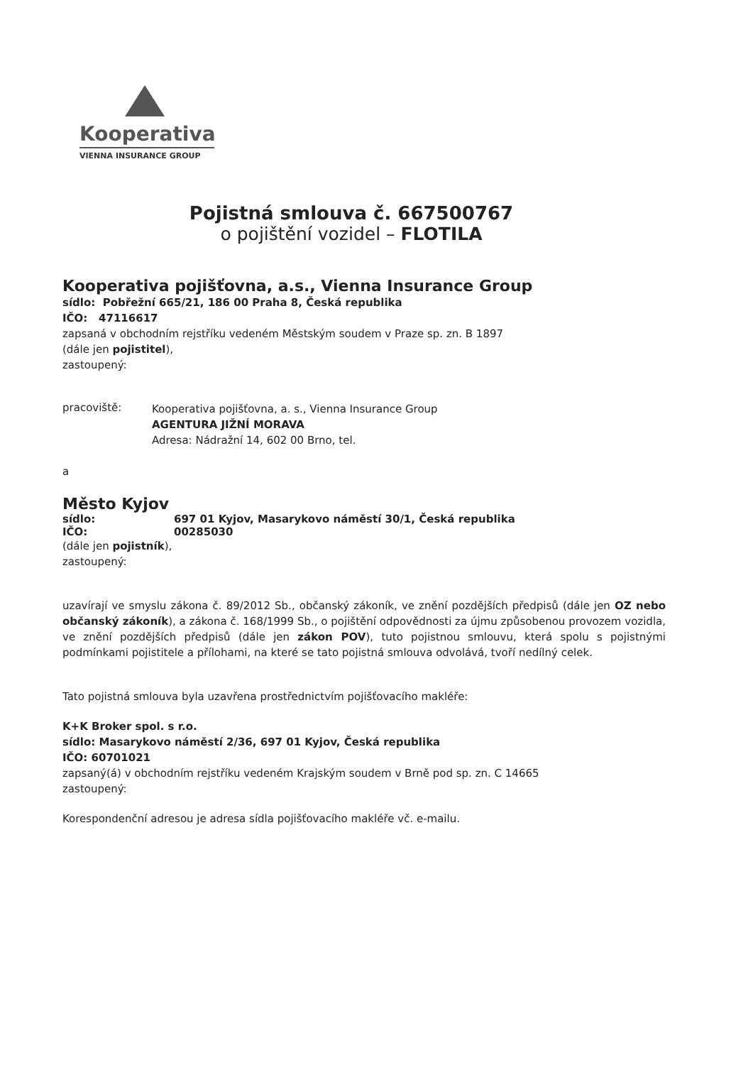Kooperativa
VIENNA INSURANCE GROUP
Pojistná smlouva č. 667500767
o pojištění vozidel – FLOTILA
Kooperativa pojišťovna, a.s., Vienna Insurance Group
sídlo: Pobřežní 665/21, 186 00 Praha 8, Česká republika
IČO: 47116617
zapsaná v obchodním rejstříku vedeném Městským soudem v Praze sp. zn. B 1897
(dále jen pojistitel),
zastoupený:
pracoviště:
Kooperativa pojišťovna, a. s., Vienna Insurance Group
AGENTURA JIŽNÍ MORAVA
Adresa: Nádražní 14, 602 00 Brno, tel.
a
Město Kyjov
sídlo: 697 01 Kyjov, Masarykovo náměstí 30/1, Česká republika
IČO: 00285030
(dále jen pojistník),
zastoupený:
uzavírají ve smyslu zákona č. 89/2012 Sb., občanský zákoník, ve znění pozdějších předpisů (dále jen OZ nebo občanský zákoník), a zákona č. 168/1999 Sb., o pojištění odpovědnosti za újmu způsobenou provozem vozidla, ve znění pozdějších předpisů (dále jen zákon POV), tuto pojistnou smlouvu, která spolu s pojistnými podmínkami pojistitele a přílohami, na které se tato pojistná smlouva odvolává, tvoří nedílný celek.
Tato pojistná smlouva byla uzavřena prostřednictvím pojišťovacího makléře:
K+K Broker spol. s r.o.
sídlo: Masarykovo náměstí 2/36, 697 01 Kyjov, Česká republika
IČO: 60701021
zapsaný(á) v obchodním rejstříku vedeném Krajským soudem v Brně pod sp. zn. C 14665
zastoupený:
Korespondenční adresou je adresa sídla pojišťovacího makléře vč. e-mailu.